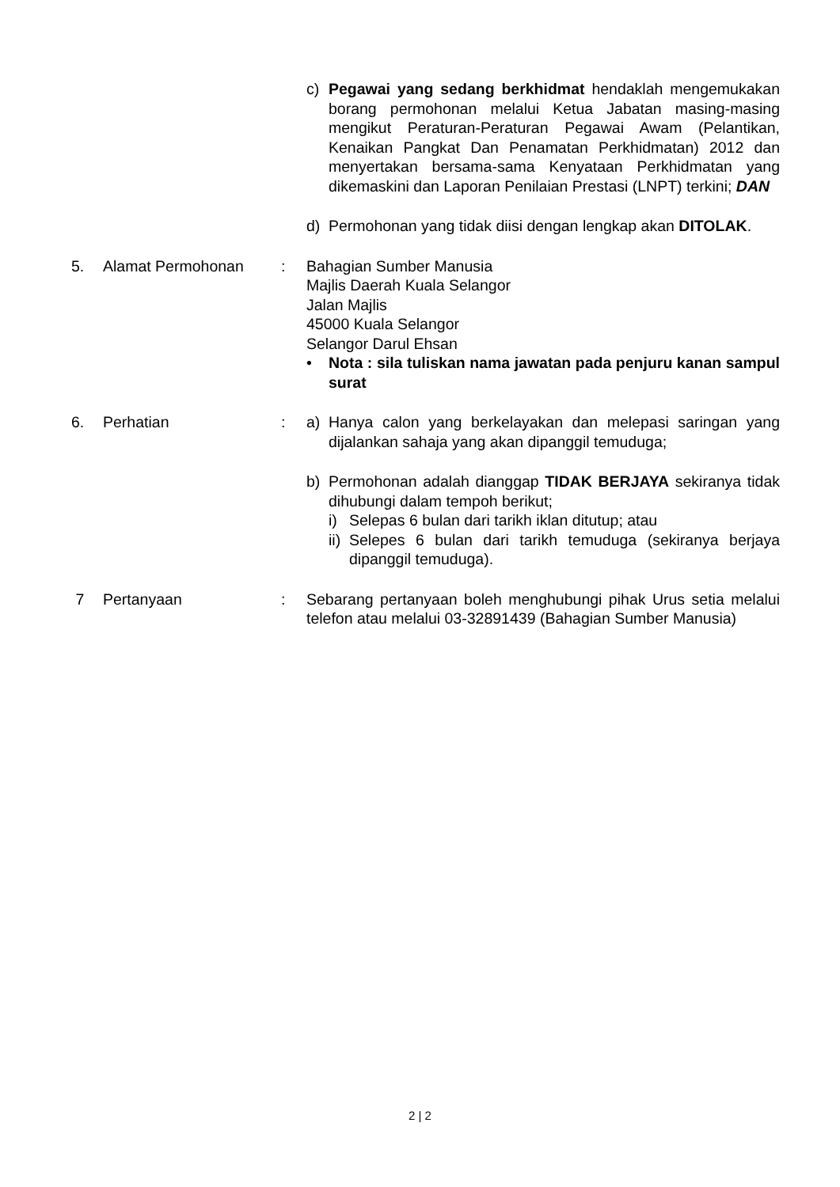c) Pegawai yang sedang berkhidmat hendaklah mengemukakan borang permohonan melalui Ketua Jabatan masing-masing mengikut Peraturan-Peraturan Pegawai Awam (Pelantikan, Kenaikan Pangkat Dan Penamatan Perkhidmatan) 2012 dan menyertakan bersama-sama Kenyataan Perkhidmatan yang dikemaskini dan Laporan Penilaian Prestasi (LNPT) terkini; DAN
d) Permohonan yang tidak diisi dengan lengkap akan DITOLAK.
5. Alamat Permohonan : Bahagian Sumber Manusia
Majlis Daerah Kuala Selangor
Jalan Majlis
45000 Kuala Selangor
Selangor Darul Ehsan
• Nota : sila tuliskan nama jawatan pada penjuru kanan sampul surat
6. Perhatian : a) Hanya calon yang berkelayakan dan melepasi saringan yang dijalankan sahaja yang akan dipanggil temuduga;
b) Permohonan adalah dianggap TIDAK BERJAYA sekiranya tidak dihubungi dalam tempoh berikut;
i) Selepas 6 bulan dari tarikh iklan ditutup; atau
ii)
Selepes 6 bulan dari tarikh temuduga (sekiranya berjaya dipanggil temuduga).
7 Pertanyaan : Sebarang pertanyaan boleh menghubungi pihak Urus setia melalui telefon atau melalui 03-32891439 (Bahagian Sumber Manusia)
2 | 2